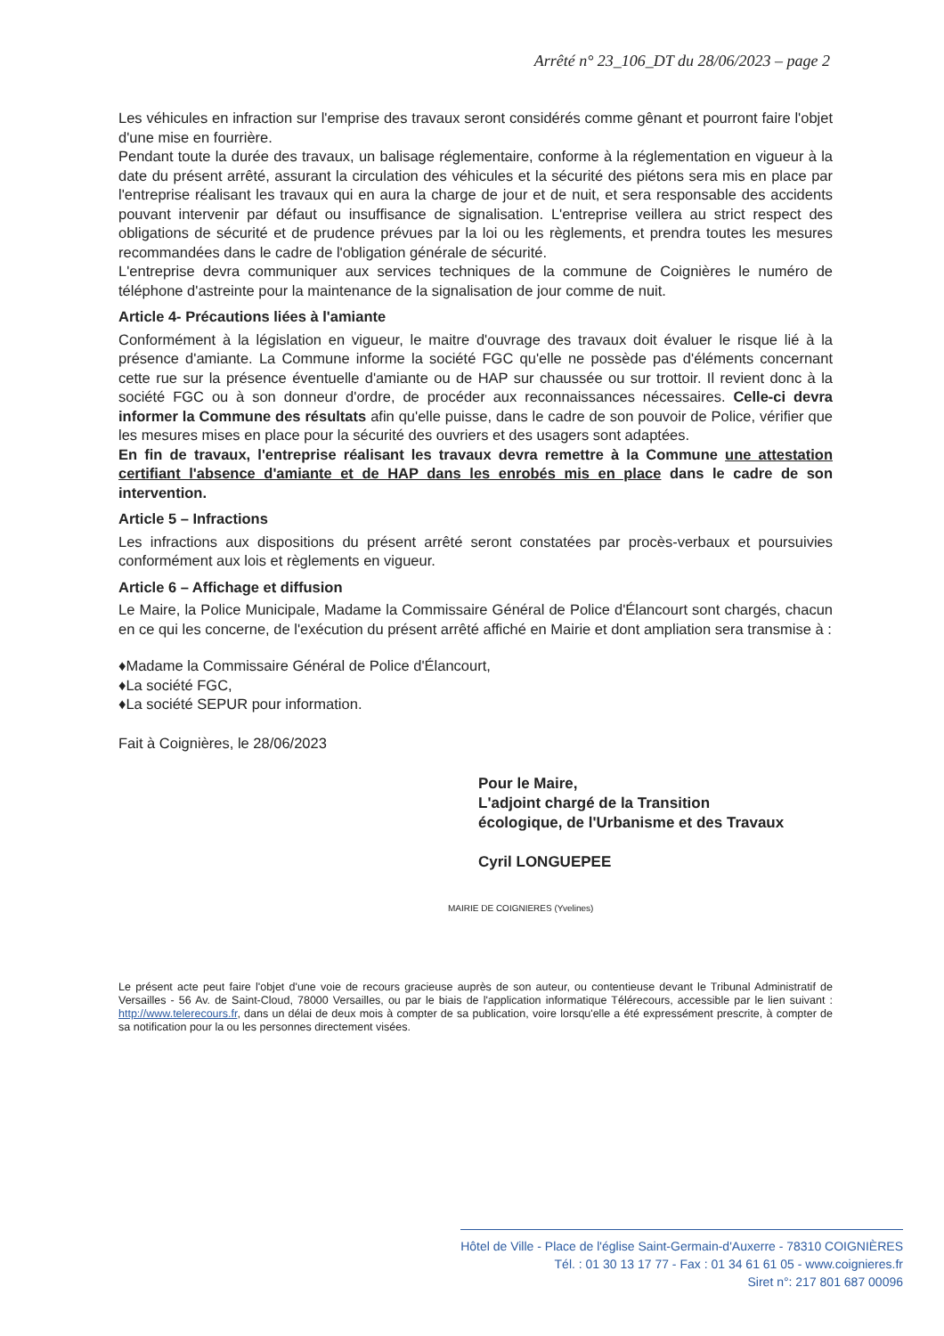Arrêté n° 23_106_DT du 28/06/2023 – page 2
Les véhicules en infraction sur l'emprise des travaux seront considérés comme gênant et pourront faire l'objet d'une mise en fourrière.
Pendant toute la durée des travaux, un balisage réglementaire, conforme à la réglementation en vigueur à la date du présent arrêté, assurant la circulation des véhicules et la sécurité des piétons sera mis en place par l'entreprise réalisant les travaux qui en aura la charge de jour et de nuit, et sera responsable des accidents pouvant intervenir par défaut ou insuffisance de signalisation. L'entreprise veillera au strict respect des obligations de sécurité et de prudence prévues par la loi ou les règlements, et prendra toutes les mesures recommandées dans le cadre de l'obligation générale de sécurité.
L'entreprise devra communiquer aux services techniques de la commune de Coignières le numéro de téléphone d'astreinte pour la maintenance de la signalisation de jour comme de nuit.
Article 4- Précautions liées à l'amiante
Conformément à la législation en vigueur, le maitre d'ouvrage des travaux doit évaluer le risque lié à la présence d'amiante. La Commune informe la société FGC qu'elle ne possède pas d'éléments concernant cette rue sur la présence éventuelle d'amiante ou de HAP sur chaussée ou sur trottoir. Il revient donc à la société FGC ou à son donneur d'ordre, de procéder aux reconnaissances nécessaires. Celle-ci devra informer la Commune des résultats afin qu'elle puisse, dans le cadre de son pouvoir de Police, vérifier que les mesures mises en place pour la sécurité des ouvriers et des usagers sont adaptées.
En fin de travaux, l'entreprise réalisant les travaux devra remettre à la Commune une attestation certifiant l'absence d'amiante et de HAP dans les enrobés mis en place dans le cadre de son intervention.
Article 5 – Infractions
Les infractions aux dispositions du présent arrêté seront constatées par procès-verbaux et poursuivies conformément aux lois et règlements en vigueur.
Article 6 – Affichage et diffusion
Le Maire, la Police Municipale, Madame la Commissaire Général de Police d'Élancourt sont chargés, chacun en ce qui les concerne, de l'exécution du présent arrêté affiché en Mairie et dont ampliation sera transmise à :
♦Madame la Commissaire Général de Police d'Élancourt,
♦La société FGC,
♦La société SEPUR pour information.
Fait à Coignières, le 28/06/2023
Pour le Maire,
L'adjoint chargé de la Transition
écologique, de l'Urbanisme et des Travaux
Cyril LONGUEPEE
MAIRIE DE COIGNIERES (Yvelines)
Le présent acte peut faire l'objet d'une voie de recours gracieuse auprès de son auteur, ou contentieuse devant le Tribunal Administratif de Versailles - 56 Av. de Saint-Cloud, 78000 Versailles, ou par le biais de l'application informatique Télérecours, accessible par le lien suivant : http://www.telerecours.fr, dans un délai de deux mois à compter de sa publication, voire lorsqu'elle a été expressément prescrite, à compter de sa notification pour la ou les personnes directement visées.
Hôtel de Ville - Place de l'église Saint-Germain-d'Auxerre - 78310 COIGNIÈRES
Tél. : 01 30 13 17 77 - Fax : 01 34 61 61 05 - www.coignieres.fr
Siret n°: 217 801 687 00096